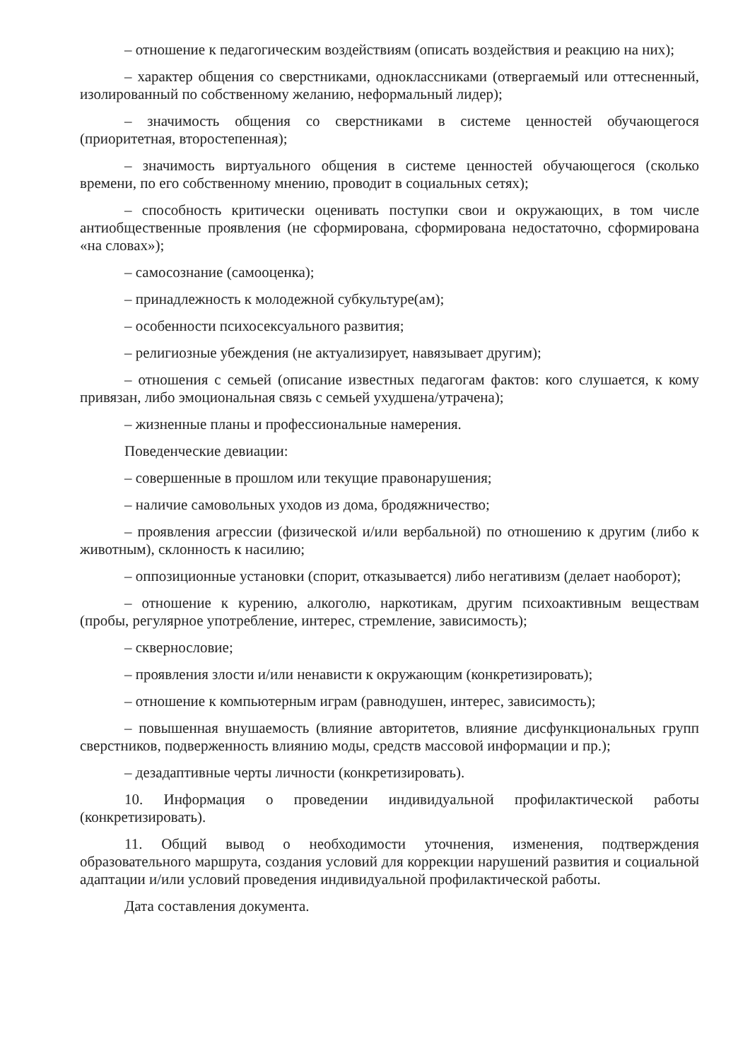– отношение к педагогическим воздействиям (описать воздействия и реакцию на них);
– характер общения со сверстниками, одноклассниками (отвергаемый или оттесненный, изолированный по собственному желанию, неформальный лидер);
– значимость общения со сверстниками в системе ценностей обучающегося (приоритетная, второстепенная);
– значимость виртуального общения в системе ценностей обучающегося (сколько времени, по его собственному мнению, проводит в социальных сетях);
– способность критически оценивать поступки свои и окружающих, в том числе антиобщественные проявления (не сформирована, сформирована недостаточно, сформирована «на словах»);
– самосознание (самооценка);
– принадлежность к молодежной субкультуре(ам);
– особенности психосексуального развития;
– религиозные убеждения (не актуализирует, навязывает другим);
– отношения с семьей (описание известных педагогам фактов: кого слушается, к кому привязан, либо эмоциональная связь с семьей ухудшена/утрачена);
– жизненные планы и профессиональные намерения.
Поведенческие девиации:
– совершенные в прошлом или текущие правонарушения;
– наличие самовольных уходов из дома, бродяжничество;
– проявления агрессии (физической и/или вербальной) по отношению к другим (либо к животным), склонность к насилию;
– оппозиционные установки (спорит, отказывается) либо негативизм (делает наоборот);
– отношение к курению, алкоголю, наркотикам, другим психоактивным веществам (пробы, регулярное употребление, интерес, стремление, зависимость);
– сквернословие;
– проявления злости и/или ненависти к окружающим (конкретизировать);
– отношение к компьютерным играм (равнодушен, интерес, зависимость);
– повышенная внушаемость (влияние авторитетов, влияние дисфункциональных групп сверстников, подверженность влиянию моды, средств массовой информации и пр.);
– дезадаптивные черты личности (конкретизировать).
10. Информация о проведении индивидуальной профилактической работы (конкретизировать).
11. Общий вывод о необходимости уточнения, изменения, подтверждения образовательного маршрута, создания условий для коррекции нарушений развития и социальной адаптации и/или условий проведения индивидуальной профилактической работы.
Дата составления документа.